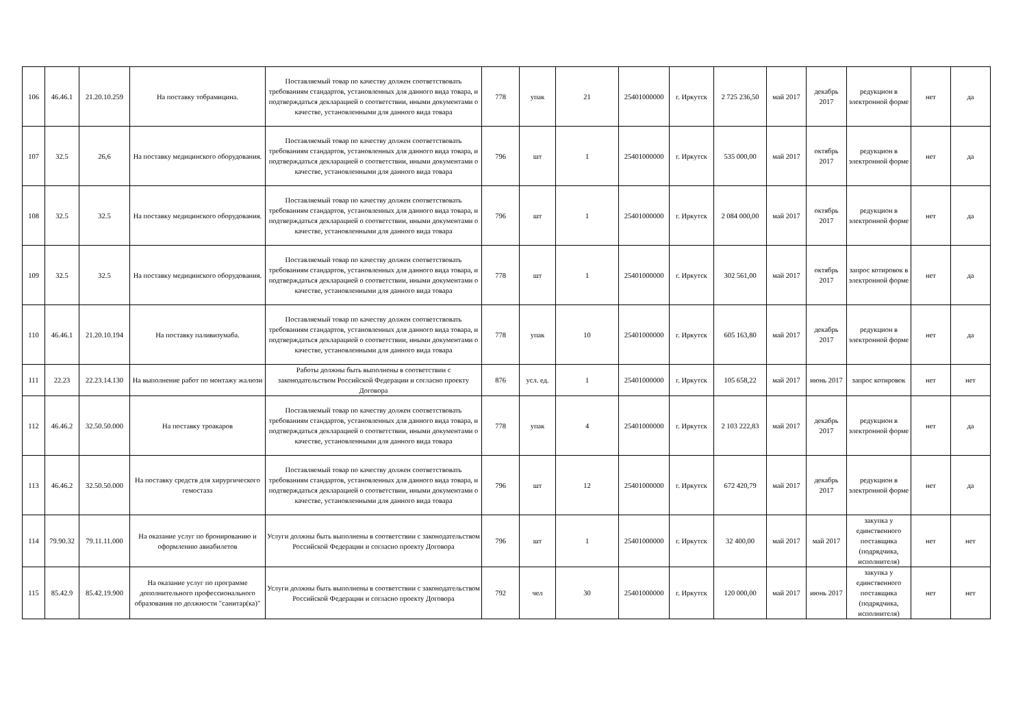| 106 | 46.46.1 | 21.20.10.259 | На поставку тобрамицина. | Поставляемый товар по качеству должен соответствовать требованиям стандартов, установленных для данного вида товара, и подтверждаться декларацией о соответствии, иными документами о качестве, установленными для данного вида товара | 778 | упак | 21 | 25401000000 | г. Иркутск | 2 725 236,50 | май 2017 | декабрь 2017 | редукцион в электронной форме | нет | да |
| 107 | 32.5 | 26,6 | На поставку медицинского оборудования. | Поставляемый товар по качеству должен соответствовать требованиям стандартов, установленных для данного вида товара, и подтверждаться декларацией о соответствии, иными документами о качестве, установленными для данного вида товара | 796 | шт | 1 | 25401000000 | г. Иркутск | 535 000,00 | май 2017 | октябрь 2017 | редукцион в электронной форме | нет | да |
| 108 | 32.5 | 32.5 | На поставку медицинского оборудования. | Поставляемый товар по качеству должен соответствовать требованиям стандартов, установленных для данного вида товара, и подтверждаться декларацией о соответствии, иными документами о качестве, установленными для данного вида товара | 796 | шт | 1 | 25401000000 | г. Иркутск | 2 084 000,00 | май 2017 | октябрь 2017 | редукцион в электронной форме | нет | да |
| 109 | 32.5 | 32.5 | На поставку медицинского оборудования. | Поставляемый товар по качеству должен соответствовать требованиям стандартов, установленных для данного вида товара, и подтверждаться декларацией о соответствии, иными документами о качестве, установленными для данного вида товара | 778 | шт | 1 | 25401000000 | г. Иркутск | 302 561,00 | май 2017 | октябрь 2017 | запрос котировок в электронной форме | нет | да |
| 110 | 46.46.1 | 21.20.10.194 | На поставку паливизумаба. | Поставляемый товар по качеству должен соответствовать требованиям стандартов, установленных для данного вида товара, и подтверждаться декларацией о соответствии, иными документами о качестве, установленными для данного вида товара | 778 | упак | 10 | 25401000000 | г. Иркутск | 605 163,80 | май 2017 | декабрь 2017 | редукцион в электронной форме | нет | да |
| 111 | 22.23 | 22.23.14.130 | На выполнение работ по монтажу жалюзи | Работы должны быть выполнены в соответствии с законодательством Российской Федерации и согласно проекту Договора | 876 | усл. ед. | 1 | 25401000000 | г. Иркутск | 105 658,22 | май 2017 | июнь 2017 | запрос котировок | нет | нет |
| 112 | 46.46.2 | 32.50.50.000 | На поставку троакаров | Поставляемый товар по качеству должен соответствовать требованиям стандартов, установленных для данного вида товара, и подтверждаться декларацией о соответствии, иными документами о качестве, установленными для данного вида товара | 778 | упак | 4 | 25401000000 | г. Иркутск | 2 103 222,83 | май 2017 | декабрь 2017 | редукцион в электронной форме | нет | да |
| 113 | 46.46.2 | 32.50.50.000 | На поставку средств для хирургического гемостаза | Поставляемый товар по качеству должен соответствовать требованиям стандартов, установленных для данного вида товара, и подтверждаться декларацией о соответствии, иными документами о качестве, установленными для данного вида товара | 796 | шт | 12 | 25401000000 | г. Иркутск | 672 420,79 | май 2017 | декабрь 2017 | редукцион в электронной форме | нет | да |
| 114 | 79.90.32 | 79.11.11.000 | На оказание услуг по бронированию и оформлению авиабилетов | Услуги должны быть выполнены в соответствии с законодательством Российской Федерации и согласно проекту Договора | 796 | шт | 1 | 25401000000 | г. Иркутск | 32 400,00 | май 2017 | май 2017 | закупка у единственного поставщика (подрядчика, исполнителя) | нет | нет |
| 115 | 85.42.9 | 85.42.19.900 | На оказание услуг по программе дополнительного профессионального образования по должности "санитар(ка)" | Услуги должны быть выполнены в соответствии с законодательством Российской Федерации и согласно проекту Договора | 792 | чел | 30 | 25401000000 | г. Иркутск | 120 000,00 | май 2017 | июнь 2017 | закупка у единственного поставщика (подрядчика, исполнителя) | нет | нет |